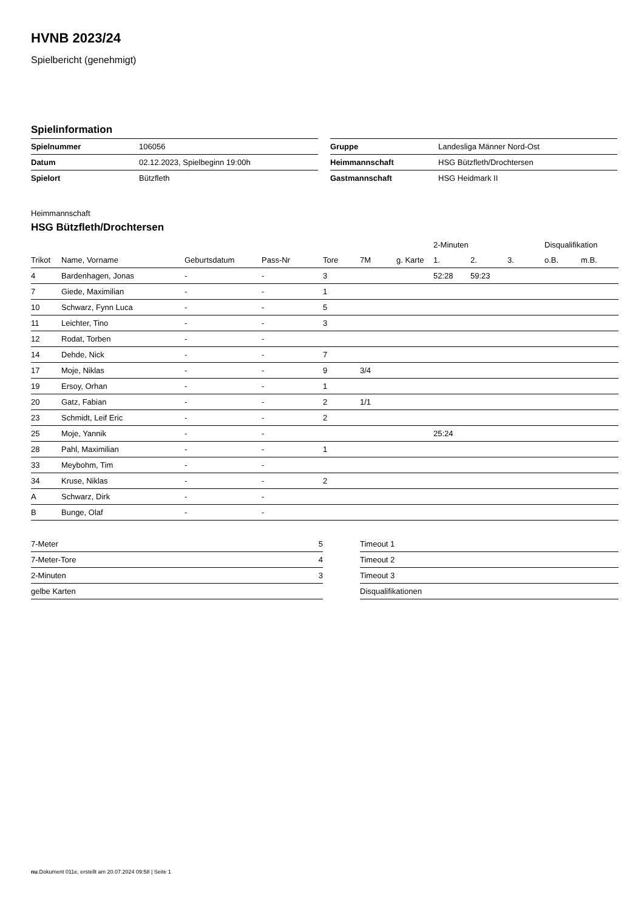HVNB 2023/24
Spielbericht (genehmigt)
Spielinformation
| Spielnummer | 106056 |
| Datum | 02.12.2023, Spielbeginn 19:00h |
| Spielort | Bützfleth |
| Gruppe | Landesliga Männer Nord-Ost |
| Heimmannschaft | HSG Bützfleth/Drochtersen |
| Gastmannschaft | HSG Heidmark II |
Heimmannschaft
HSG Bützfleth/Drochtersen
| | | | | | | | 2-Minuten | | | Disqualifikation | |
| --- | --- | --- | --- | --- | --- | --- | --- | --- | --- | --- | --- |
| Trikot | Name, Vorname | Geburtsdatum | Pass-Nr | Tore | 7M | g. Karte | 1. | 2. | 3. | o.B. | m.B. |
| 4 | Bardenhagen, Jonas | - | - | 3 | | | 52:28 | 59:23 | | | |
| 7 | Giede, Maximilian | - | - | 1 | | | | | | | |
| 10 | Schwarz, Fynn Luca | - | - | 5 | | | | | | | |
| 11 | Leichter, Tino | - | - | 3 | | | | | | | |
| 12 | Rodat, Torben | - | - | | | | | | | | |
| 14 | Dehde, Nick | - | - | 7 | | | | | | | |
| 17 | Moje, Niklas | - | - | 9 | 3/4 | | | | | | |
| 19 | Ersoy, Orhan | - | - | 1 | | | | | | | |
| 20 | Gatz, Fabian | - | - | 2 | 1/1 | | | | | | |
| 23 | Schmidt, Leif Eric | - | - | 2 | | | | | | | |
| 25 | Moje, Yannik | - | - | | | | 25:24 | | | | |
| 28 | Pahl, Maximilian | - | - | 1 | | | | | | | |
| 33 | Meybohm, Tim | - | - | | | | | | | | |
| 34 | Kruse, Niklas | - | - | 2 | | | | | | | |
| A | Schwarz, Dirk | - | - | | | | | | | | |
| B | Bunge, Olaf | - | - | | | | | | | | |
| 7-Meter | 5 |
| 7-Meter-Tore | 4 |
| 2-Minuten | 3 |
| gelbe Karten | |
| Timeout 1 |
| Timeout 2 |
| Timeout 3 |
| Disqualifikationen |
nu.Dokument 011e, erstellt am 20.07.2024 09:58 | Seite 1